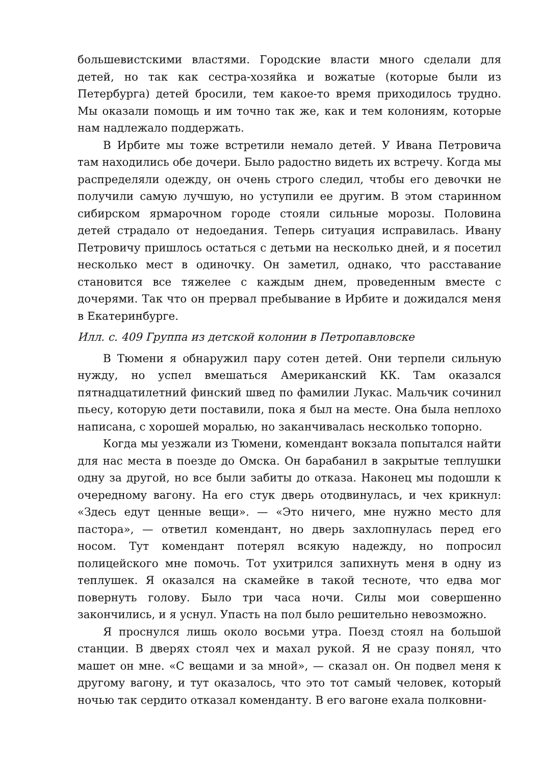большевистскими властями. Городские власти много сделали для детей, но так как сестра-хозяйка и вожатые (которые были из Петербурга) детей бросили, тем какое-то время приходилось трудно. Мы оказали помощь и им точно так же, как и тем колониям, которые нам надлежало поддержать.
В Ирбите мы тоже встретили немало детей. У Ивана Петровича там находились обе дочери. Было радостно видеть их встречу. Когда мы распределяли одежду, он очень строго следил, чтобы его девочки не получили самую лучшую, но уступили ее другим. В этом старинном сибирском ярмарочном городе стояли сильные морозы. Половина детей страдало от недоедания. Теперь ситуация исправилась. Ивану Петровичу пришлось остаться с детьми на несколько дней, и я посетил несколько мест в одиночку. Он заметил, однако, что расставание становится все тяжелее с каждым днем, проведенным вместе с дочерями. Так что он прервал пребывание в Ирбите и дожидался меня в Екатеринбурге.
Илл. с. 409 Группа из детской колонии в Петропавловске
В Тюмени я обнаружил пару сотен детей. Они терпели сильную нужду, но успел вмешаться Американский КК. Там оказался пятнадцатилетний финский швед по фамилии Лукас. Мальчик сочинил пьесу, которую дети поставили, пока я был на месте. Она была неплохо написана, с хорошей моралью, но заканчивалась несколько топорно.
Когда мы уезжали из Тюмени, комендант вокзала попытался найти для нас места в поезде до Омска. Он барабанил в закрытые теплушки одну за другой, но все были забиты до отказа. Наконец мы подошли к очередному вагону. На его стук дверь отодвинулась, и чех крикнул: «Здесь едут ценные вещи». — «Это ничего, мне нужно место для пастора», — ответил комендант, но дверь захлопнулась перед его носом. Тут комендант потерял всякую надежду, но попросил полицейского мне помочь. Тот ухитрился запихнуть меня в одну из теплушек. Я оказался на скамейке в такой тесноте, что едва мог повернуть голову. Было три часа ночи. Силы мои совершенно закончились, и я уснул. Упасть на пол было решительно невозможно.
Я проснулся лишь около восьми утра. Поезд стоял на большой станции. В дверях стоял чех и махал рукой. Я не сразу понял, что машет он мне. «С вещами и за мной», — сказал он. Он подвел меня к другому вагону, и тут оказалось, что это тот самый человек, который ночью так сердито отказал коменданту. В его вагоне ехала полковни-